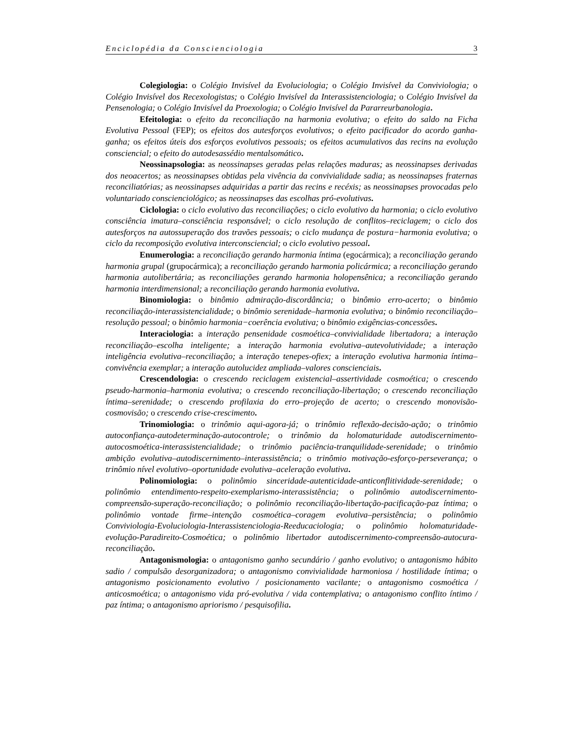Enciclopédia da Conscienciologia 3
Colegiologia: o Colégio Invisível da Evoluciologia; o Colégio Invisível da Conviviologia; o Colégio Invisível dos Recexologistas; o Colégio Invisível da Interassistenciologia; o Colégio Invisível da Pensenologia; o Colégio Invisível da Proexologia; o Colégio Invisível da Pararreurbanologia.
Efeitologia: o efeito da reconciliação na harmonia evolutiva; o efeito do saldo na Ficha Evolutiva Pessoal (FEP); os efeitos dos autesforços evolutivos; o efeito pacificador do acordo ganha-ganha; os efeitos úteis dos esforços evolutivos pessoais; os efeitos acumulativos das recins na evolução consciencial; o efeito do autodesassédio mentalsomático.
Neossinapsologia: as neossinapses geradas pelas relações maduras; as neossinapses derivadas dos neoacertos; as neossinapses obtidas pela vivência da convivialidade sadia; as neossinapses fraternas reconciliatórias; as neossinapses adquiridas a partir das recins e recéxis; as neossinapses provocadas pelo voluntariado conscienciológico; as neossinapses das escolhas pró-evolutivas.
Ciclologia: o ciclo evolutivo das reconciliações; o ciclo evolutivo da harmonia; o ciclo evolutivo consciência imatura–consciência responsável; o ciclo resolução de conflitos–reciclagem; o ciclo dos autesforços na autossuperação dos travões pessoais; o ciclo mudança de postura−harmonia evolutiva; o ciclo da recomposição evolutiva interconsciencial; o ciclo evolutivo pessoal.
Enumerologia: a reconciliação gerando harmonia íntima (egocármica); a reconciliação gerando harmonia grupal (grupocármica); a reconciliação gerando harmonia policármica; a reconciliação gerando harmonia autolibertária; as reconciliações gerando harmonia holopensênica; a reconciliação gerando harmonia interdimensional; a reconciliação gerando harmonia evolutiva.
Binomiologia: o binômio admiração-discordância; o binômio erro-acerto; o binômio reconciliação-interassistencialidade; o binômio serenidade–harmonia evolutiva; o binômio reconciliação–resolução pessoal; o binômio harmonia−coerência evolutiva; o binômio exigências-concessões.
Interaciologia: a interação pensenidade cosmoética–convivialidade libertadora; a interação reconciliação–escolha inteligente; a interação harmonia evolutiva–autevolutividade; a interação inteligência evolutiva–reconciliação; a interação tenepes-ofiex; a interação evolutiva harmonia íntima–convivência exemplar; a interação autolucidez ampliada–valores conscienciais.
Crescendologia: o crescendo reciclagem existencial–assertividade cosmoética; o crescendo pseudo-harmonia–harmonia evolutiva; o crescendo reconciliação-libertação; o crescendo reconciliação íntima–serenidade; o crescendo profilaxia do erro–projeção de acerto; o crescendo monovisão-cosmovisão; o crescendo crise-crescimento.
Trinomiologia: o trinômio aqui-agora-já; o trinômio reflexão-decisão-ação; o trinômio autoconfiança-autodeterminação-autocontrole; o trinômio da holomaturidade autodiscernimento-autocosmoética-interassistencialidade; o trinômio paciência-tranquilidade-serenidade; o trinômio ambição evolutiva–autodiscernimento–interassistência; o trinômio motivação-esforço-perseverança; o trinômio nível evolutivo–oportunidade evolutiva–aceleração evolutiva.
Polinomiologia: o polinômio sinceridade-autenticidade-anticonflitividade-serenidade; o polinômio entendimento-respeito-exemplarismo-interassistência; o polinômio autodiscernimento-compreensão-superação-reconciliação; o polinômio reconciliação-libertação-pacificação-paz íntima; o polinômio vontade firme–intenção cosmoética–coragem evolutiva–persistência; o polinômio Conviviologia-Evoluciologia-Interassistenciologia-Reeducaciologia; o polinômio holomaturidade-evolução-Paradireito-Cosmoética; o polinômio libertador autodiscernimento-compreensão-autocura-reconciliação.
Antagonismologia: o antagonismo ganho secundário / ganho evolutivo; o antagonismo hábito sadio / compulsão desorganizadora; o antagonismo convivialidade harmoniosa / hostilidade íntima; o antagonismo posicionamento evolutivo / posicionamento vacilante; o antagonismo cosmoética / anticosmoética; o antagonismo vida pró-evolutiva / vida contemplativa; o antagonismo conflito íntimo / paz íntima; o antagonismo apriorismo / pesquisofilia.